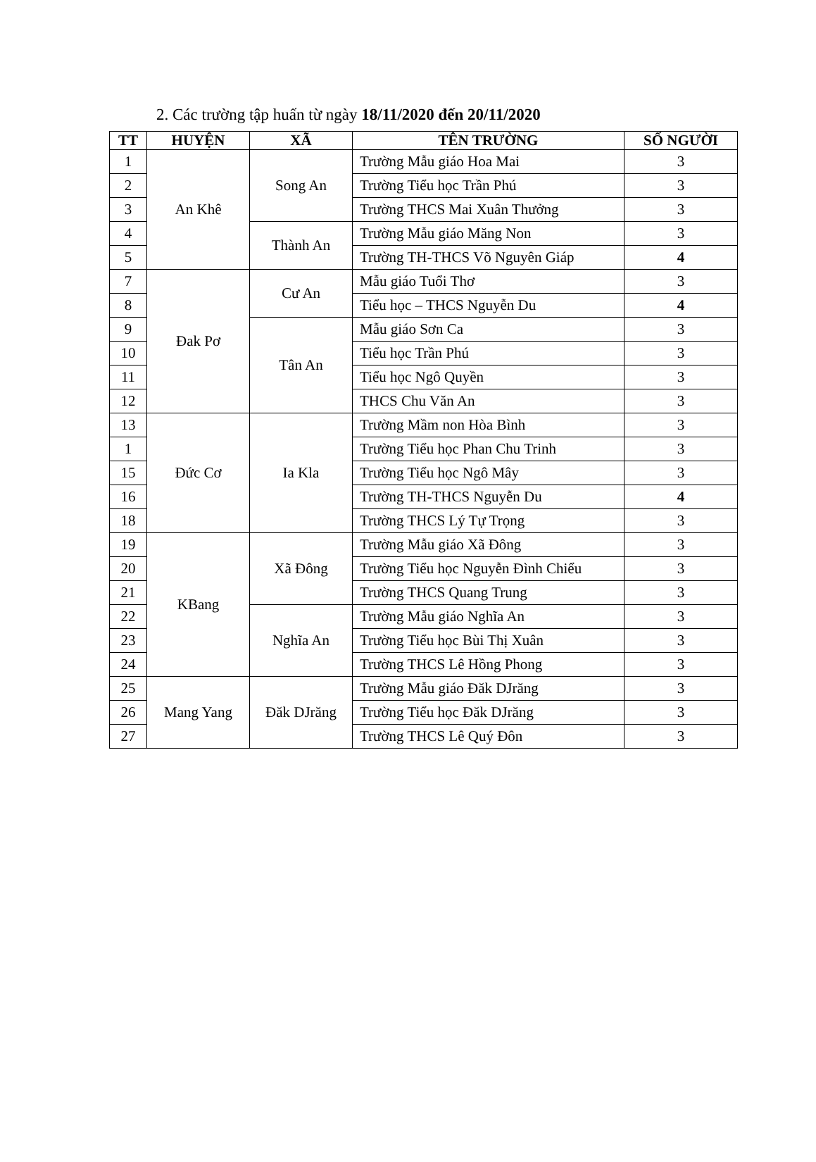2. Các trường tập huấn từ ngày 18/11/2020 đến 20/11/2020
| TT | HUYỆN | XÃ | TÊN TRƯỜNG | SỐ NGƯỜI |
| --- | --- | --- | --- | --- |
| 1 | An Khê | Song An | Trường Mẫu giáo Hoa Mai | 3 |
| 2 | | | Trường Tiểu học Trần Phú | 3 |
| 3 | | | Trường THCS Mai Xuân Thưởng | 3 |
| 4 | | Thành An | Trường Mẫu giáo Măng Non | 3 |
| 5 | | | Trường TH-THCS Võ Nguyên Giáp | 4 |
| 7 | Đak Pơ | Cư An | Mẫu giáo Tuổi Thơ | 3 |
| 8 | | | Tiểu học – THCS Nguyễn Du | 4 |
| 9 | | Tân An | Mẫu giáo Sơn Ca | 3 |
| 10 | | | Tiểu học Trần Phú | 3 |
| 11 | | | Tiểu học Ngô Quyền | 3 |
| 12 | | | THCS Chu Văn An | 3 |
| 13 | Đức Cơ | Ia Kla | Trường Mầm non Hòa Bình | 3 |
| 1 | | | Trường Tiểu học Phan Chu Trinh | 3 |
| 15 | | | Trường Tiểu học Ngô Mây | 3 |
| 16 | | | Trường TH-THCS Nguyễn Du | 4 |
| 18 | | | Trường THCS Lý Tự Trọng | 3 |
| 19 | KBang | Xã Đông | Trường Mẫu giáo Xã Đông | 3 |
| 20 | | | Trường Tiểu học Nguyễn Đình Chiểu | 3 |
| 21 | | | Trường THCS Quang Trung | 3 |
| 22 | | Nghĩa An | Trường Mẫu giáo Nghĩa An | 3 |
| 23 | | | Trường Tiểu học Bùi Thị Xuân | 3 |
| 24 | | | Trường THCS Lê Hồng Phong | 3 |
| 25 | Mang Yang | Đăk DJrăng | Trường Mẫu giáo Đăk DJrăng | 3 |
| 26 | | | Trường Tiểu học Đăk DJrăng | 3 |
| 27 | | | Trường THCS Lê Quý Đôn | 3 |